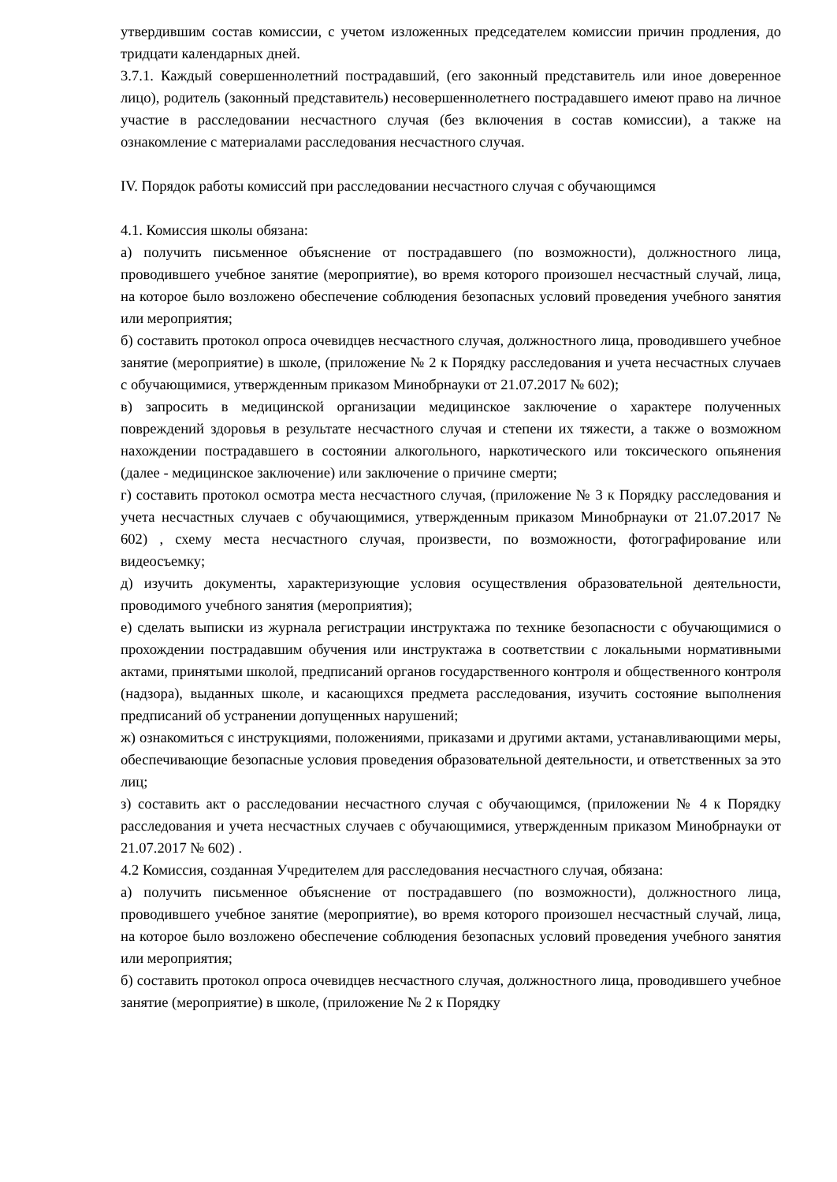утвердившим состав комиссии, с учетом изложенных председателем комиссии причин продления, до тридцати календарных дней.
3.7.1. Каждый совершеннолетний пострадавший, (его законный представитель или иное доверенное лицо), родитель (законный представитель) несовершеннолетнего пострадавшего имеют право на личное участие в расследовании несчастного случая (без включения в состав комиссии), а также на ознакомление с материалами расследования несчастного случая.
IV. Порядок работы комиссий при расследовании несчастного случая с обучающимся
4.1. Комиссия школы обязана:
а) получить письменное объяснение от пострадавшего (по возможности), должностного лица, проводившего учебное занятие (мероприятие), во время которого произошел несчастный случай, лица, на которое было возложено обеспечение соблюдения безопасных условий проведения учебного занятия или мероприятия;
б) составить протокол опроса очевидцев несчастного случая, должностного лица, проводившего учебное занятие (мероприятие) в школе, (приложение № 2 к Порядку расследования и учета несчастных случаев с обучающимися, утвержденным приказом Минобрнауки от 21.07.2017 № 602);
в) запросить в медицинской организации медицинское заключение о характере полученных повреждений здоровья в результате несчастного случая и степени их тяжести, а также о возможном нахождении пострадавшего в состоянии алкогольного, наркотического или токсического опьянения (далее - медицинское заключение) или заключение о причине смерти;
г) составить протокол осмотра места несчастного случая, (приложение № 3 к Порядку расследования и учета несчастных случаев с обучающимися, утвержденным приказом Минобрнауки от 21.07.2017 № 602) , схему места несчастного случая, произвести, по возможности, фотографирование или видеосъемку;
д) изучить документы, характеризующие условия осуществления образовательной деятельности, проводимого учебного занятия (мероприятия);
е) сделать выписки из журнала регистрации инструктажа по технике безопасности с обучающимися о прохождении пострадавшим обучения или инструктажа в соответствии с локальными нормативными актами, принятыми школой, предписаний органов государственного контроля и общественного контроля (надзора), выданных школе, и касающихся предмета расследования, изучить состояние выполнения предписаний об устранении допущенных нарушений;
ж) ознакомиться с инструкциями, положениями, приказами и другими актами, устанавливающими меры, обеспечивающие безопасные условия проведения образовательной деятельности, и ответственных за это лиц;
з) составить акт о расследовании несчастного случая с обучающимся, (приложении № 4 к Порядку расследования и учета несчастных случаев с обучающимися, утвержденным приказом Минобрнауки от 21.07.2017 № 602) .
4.2 Комиссия, созданная Учредителем для расследования несчастного случая, обязана:
а) получить письменное объяснение от пострадавшего (по возможности), должностного лица, проводившего учебное занятие (мероприятие), во время которого произошел несчастный случай, лица, на которое было возложено обеспечение соблюдения безопасных условий проведения учебного занятия или мероприятия;
б) составить протокол опроса очевидцев несчастного случая, должностного лица, проводившего учебное занятие (мероприятие) в школе, (приложение № 2 к Порядку